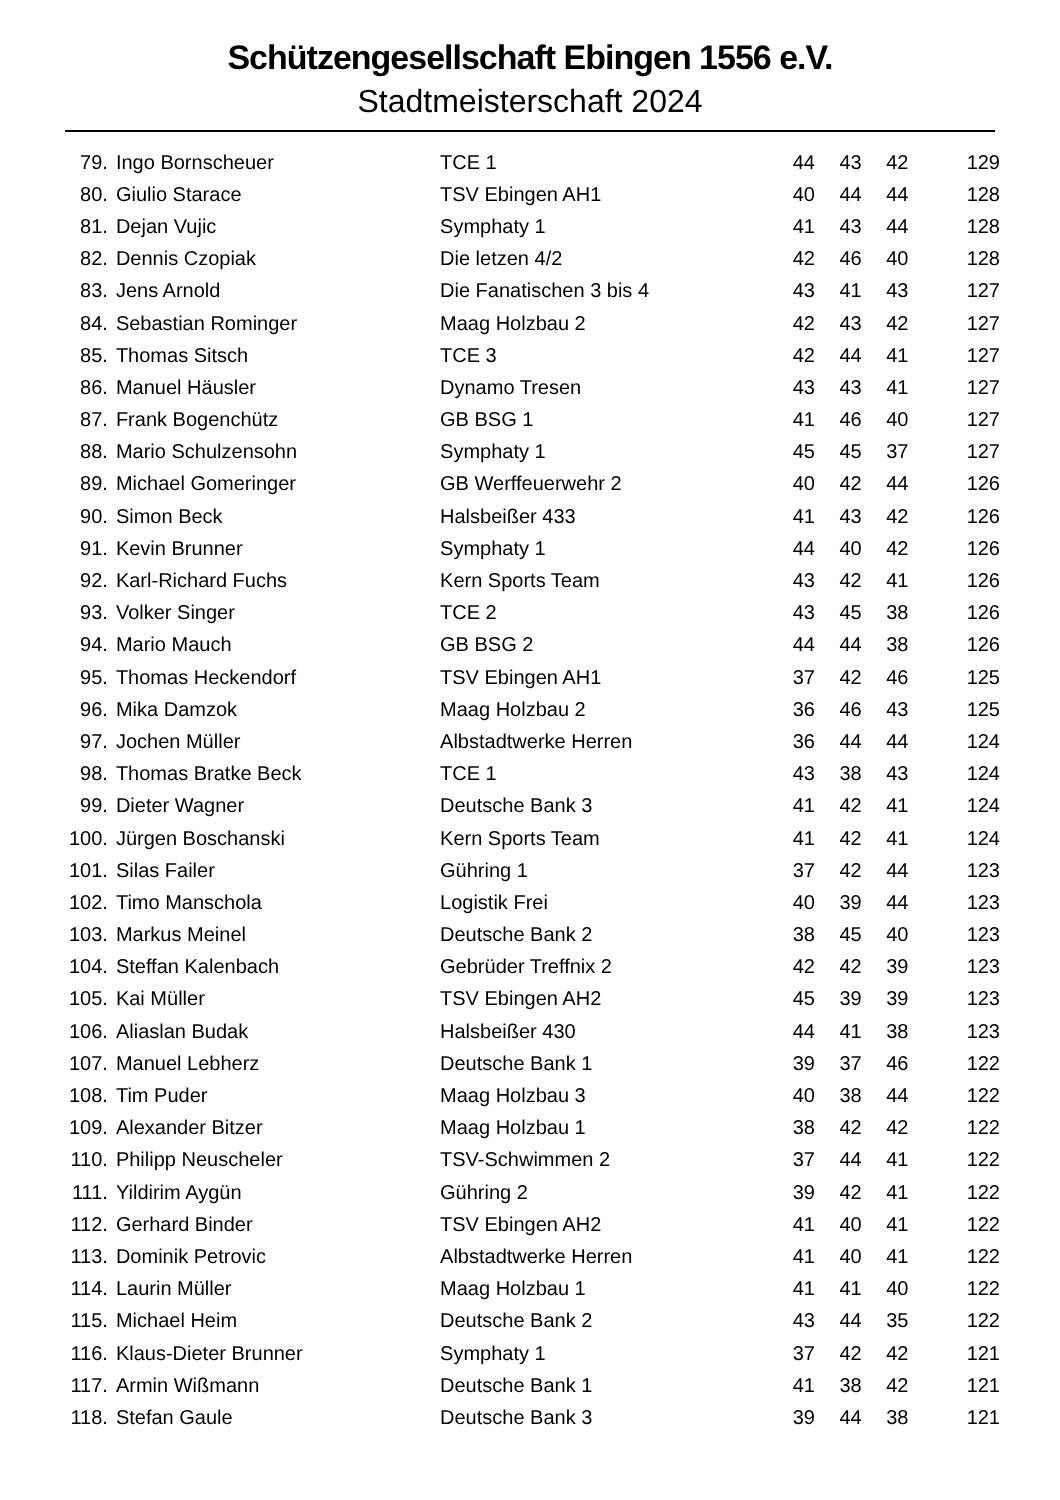Schützengesellschaft Ebingen 1556 e.V.
Stadtmeisterschaft 2024
| 79. | Ingo Bornscheuer | TCE 1 | 44 | 43 | 42 | 129 |
| 80. | Giulio Starace | TSV Ebingen AH1 | 40 | 44 | 44 | 128 |
| 81. | Dejan Vujic | Symphaty 1 | 41 | 43 | 44 | 128 |
| 82. | Dennis Czopiak | Die letzen 4/2 | 42 | 46 | 40 | 128 |
| 83. | Jens Arnold | Die Fanatischen 3 bis 4 | 43 | 41 | 43 | 127 |
| 84. | Sebastian Rominger | Maag Holzbau 2 | 42 | 43 | 42 | 127 |
| 85. | Thomas Sitsch | TCE 3 | 42 | 44 | 41 | 127 |
| 86. | Manuel Häusler | Dynamo Tresen | 43 | 43 | 41 | 127 |
| 87. | Frank Bogenchütz | GB BSG 1 | 41 | 46 | 40 | 127 |
| 88. | Mario Schulzensohn | Symphaty 1 | 45 | 45 | 37 | 127 |
| 89. | Michael Gomeringer | GB Werffeuerwehr 2 | 40 | 42 | 44 | 126 |
| 90. | Simon Beck | Halsbeißer 433 | 41 | 43 | 42 | 126 |
| 91. | Kevin Brunner | Symphaty 1 | 44 | 40 | 42 | 126 |
| 92. | Karl-Richard Fuchs | Kern Sports Team | 43 | 42 | 41 | 126 |
| 93. | Volker Singer | TCE 2 | 43 | 45 | 38 | 126 |
| 94. | Mario Mauch | GB BSG 2 | 44 | 44 | 38 | 126 |
| 95. | Thomas Heckendorf | TSV Ebingen AH1 | 37 | 42 | 46 | 125 |
| 96. | Mika Damzok | Maag Holzbau 2 | 36 | 46 | 43 | 125 |
| 97. | Jochen Müller | Albstadtwerke Herren | 36 | 44 | 44 | 124 |
| 98. | Thomas Bratke Beck | TCE 1 | 43 | 38 | 43 | 124 |
| 99. | Dieter Wagner | Deutsche Bank 3 | 41 | 42 | 41 | 124 |
| 100. | Jürgen Boschanski | Kern Sports Team | 41 | 42 | 41 | 124 |
| 101. | Silas Failer | Gühring 1 | 37 | 42 | 44 | 123 |
| 102. | Timo Manschola | Logistik Frei | 40 | 39 | 44 | 123 |
| 103. | Markus Meinel | Deutsche Bank 2 | 38 | 45 | 40 | 123 |
| 104. | Steffan Kalenbach | Gebrüder Treffnix 2 | 42 | 42 | 39 | 123 |
| 105. | Kai Müller | TSV Ebingen AH2 | 45 | 39 | 39 | 123 |
| 106. | Aliaslan Budak | Halsbeißer 430 | 44 | 41 | 38 | 123 |
| 107. | Manuel Lebherz | Deutsche Bank 1 | 39 | 37 | 46 | 122 |
| 108. | Tim Puder | Maag Holzbau 3 | 40 | 38 | 44 | 122 |
| 109. | Alexander Bitzer | Maag Holzbau 1 | 38 | 42 | 42 | 122 |
| 110. | Philipp Neuscheler | TSV-Schwimmen 2 | 37 | 44 | 41 | 122 |
| 111. | Yildirim Aygün | Gühring 2 | 39 | 42 | 41 | 122 |
| 112. | Gerhard Binder | TSV Ebingen AH2 | 41 | 40 | 41 | 122 |
| 113. | Dominik Petrovic | Albstadtwerke Herren | 41 | 40 | 41 | 122 |
| 114. | Laurin Müller | Maag Holzbau 1 | 41 | 41 | 40 | 122 |
| 115. | Michael Heim | Deutsche Bank 2 | 43 | 44 | 35 | 122 |
| 116. | Klaus-Dieter Brunner | Symphaty 1 | 37 | 42 | 42 | 121 |
| 117. | Armin Wißmann | Deutsche Bank 1 | 41 | 38 | 42 | 121 |
| 118. | Stefan Gaule | Deutsche Bank 3 | 39 | 44 | 38 | 121 |